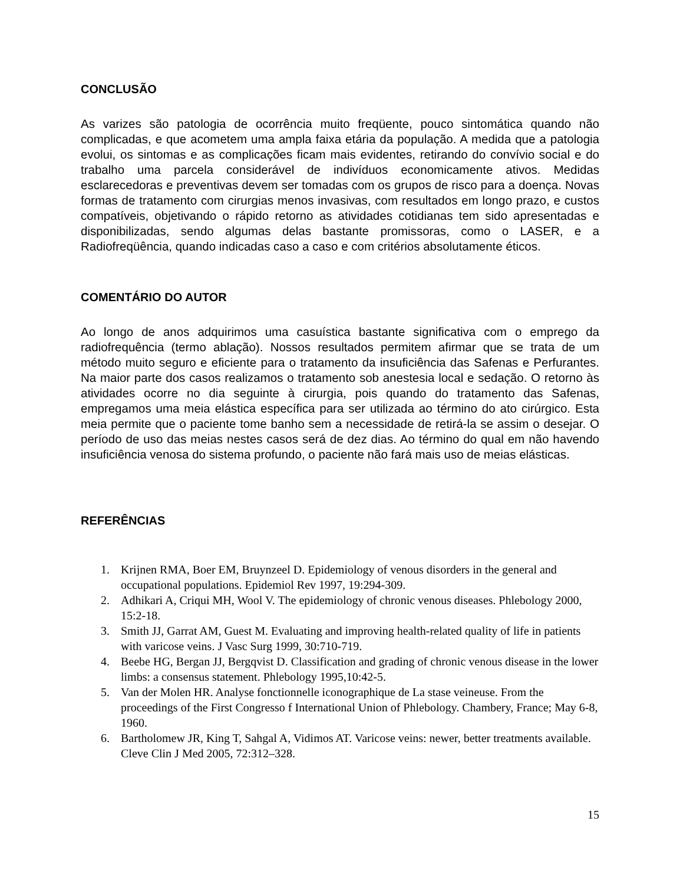CONCLUSÃO
As varizes são patologia de ocorrência muito freqüente, pouco sintomática quando não complicadas, e que acometem uma ampla faixa etária da população. A medida que a patologia evolui, os sintomas e as complicações ficam mais evidentes, retirando do convívio social e do trabalho uma parcela considerável de indivíduos economicamente ativos. Medidas esclarecedoras e preventivas devem ser tomadas com os grupos de risco para a doença. Novas formas de tratamento com cirurgias menos invasivas, com resultados em longo prazo, e custos compatíveis, objetivando o rápido retorno as atividades cotidianas tem sido apresentadas e disponibilizadas, sendo algumas delas bastante promissoras, como o LASER, e a Radiofreqüência, quando indicadas caso a caso e com critérios absolutamente éticos.
COMENTÁRIO DO AUTOR
Ao longo de anos adquirimos uma casuística bastante significativa com o emprego da radiofrequência (termo ablação). Nossos resultados permitem afirmar que se trata de um método muito seguro e eficiente para o tratamento da insuficiência das Safenas e Perfurantes. Na maior parte dos casos realizamos o tratamento sob anestesia local e sedação. O retorno às atividades ocorre no dia seguinte à cirurgia, pois quando do tratamento das Safenas, empregamos uma meia elástica específica para ser utilizada ao término do ato cirúrgico. Esta meia permite que o paciente tome banho sem a necessidade de retirá-la se assim o desejar. O período de uso das meias nestes casos será de dez dias. Ao término do qual em não havendo insuficiência venosa do sistema profundo, o paciente não fará mais uso de meias elásticas.
REFERÊNCIAS
1. Krijnen RMA, Boer EM, Bruynzeel D. Epidemiology of venous disorders in the general and occupational populations. Epidemiol Rev 1997, 19:294-309.
2. Adhikari A, Criqui MH, Wool V. The epidemiology of chronic venous diseases. Phlebology 2000, 15:2-18.
3. Smith JJ, Garrat AM, Guest M. Evaluating and improving health-related quality of life in patients with varicose veins. J Vasc Surg 1999, 30:710-719.
4. Beebe HG, Bergan JJ, Bergqvist D. Classification and grading of chronic venous disease in the lower limbs: a consensus statement. Phlebology 1995,10:42-5.
5. Van der Molen HR. Analyse fonctionnelle iconographique de La stase veineuse. From the proceedings of the First Congresso f International Union of Phlebology. Chambery, France; May 6-8, 1960.
6. Bartholomew JR, King T, Sahgal A, Vidimos AT. Varicose veins: newer, better treatments available. Cleve Clin J Med 2005, 72:312–328.
15